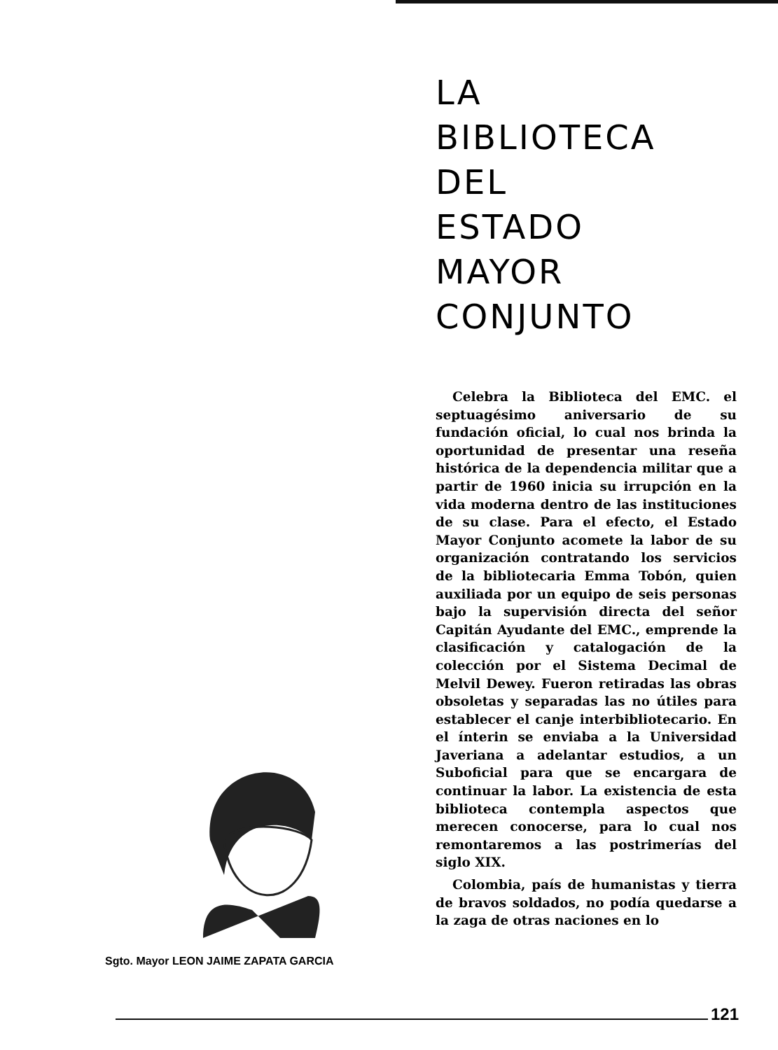LA
BIBLIOTECA
DEL
ESTADO
MAYOR
CONJUNTO
Celebra la Biblioteca del EMC. el septuagésimo aniversario de su fundación oficial, lo cual nos brinda la oportunidad de presentar una reseña histórica de la dependencia militar que a partir de 1960 inicia su irrupción en la vida moderna dentro de las instituciones de su clase. Para el efecto, el Estado Mayor Conjunto acomete la labor de su organización contratando los servicios de la bibliotecaria Emma Tobón, quien auxiliada por un equipo de seis personas bajo la supervisión directa del señor Capitán Ayudante del EMC., emprende la clasificación y catalogación de la colección por el Sistema Decimal de Melvil Dewey. Fueron retiradas las obras obsoletas y separadas las no útiles para establecer el canje interbibliotecario. En el ínterin se enviaba a la Universidad Javeriana a adelantar estudios, a un Suboficial para que se encargara de continuar la labor. La existencia de esta biblioteca contempla aspectos que merecen conocerse, para lo cual nos remontaremos a las postrimerías del siglo XIX.
Colombia, país de humanistas y tierra de bravos soldados, no podía quedarse a la zaga de otras naciones en lo
Sgto. Mayor LEON JAIME ZAPATA GARCIA
121